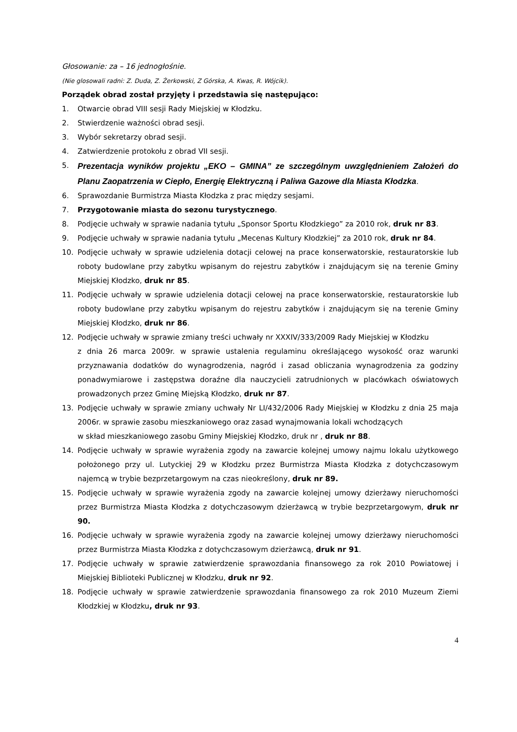Głosowanie: za – 16 jednogłośnie.
(Nie glosowali radni: Z. Duda, Z. Żerkowski, Z Górska, A. Kwas, R. Wójcik).
Porządek obrad został przyjęty i przedstawia się następująco:
1. Otwarcie obrad VIII sesji Rady Miejskiej w Kłodzku.
2. Stwierdzenie ważności obrad sesji.
3. Wybór sekretarzy obrad sesji.
4. Zatwierdzenie protokołu z obrad VII sesji.
5. Prezentacja wyników projektu „EKO – GMINA” ze szczególnym uwzględnieniem Założeń do Planu Zaopatrzenia w Ciepło, Energię Elektryczną i Paliwa Gazowe dla Miasta Kłodzka.
6. Sprawozdanie Burmistrza Miasta Kłodzka z prac między sesjami.
7. Przygotowanie miasta do sezonu turystycznego.
8. Podjęcie uchwały w sprawie nadania tytułu „Sponsor Sportu Kłodzkiego” za 2010 rok, druk nr 83.
9. Podjęcie uchwały w sprawie nadania tytułu „Mecenas Kultury Kłodzkiej” za 2010 rok, druk nr 84.
10. Podjęcie uchwały w sprawie udzielenia dotacji celowej na prace konserwatorskie, restauratorskie lub roboty budowlane przy zabytku wpisanym do rejestru zabytków i znajdującym się na terenie Gminy Miejskiej Kłodzko, druk nr 85.
11. Podjęcie uchwały w sprawie udzielenia dotacji celowej na prace konserwatorskie, restauratorskie lub roboty budowlane przy zabytku wpisanym do rejestru zabytków i znajdującym się na terenie Gminy Miejskiej Kłodzko, druk nr 86.
12. Podjęcie uchwały w sprawie zmiany treści uchwały nr XXXIV/333/2009 Rady Miejskiej w Kłodzku
z dnia 26 marca 2009r. w sprawie ustalenia regulaminu określającego wysokość oraz warunki przyznawania dodatków do wynagrodzenia, nagród i zasad obliczania wynagrodzenia za godziny ponadwymiarowe i zastępstwa doraźne dla nauczycieli zatrudnionych w placówkach oświatowych prowadzonych przez Gminę Miejską Kłodzko, druk nr 87.
13. Podjęcie uchwały w sprawie zmiany uchwały Nr LI/432/2006 Rady Miejskiej w Kłodzku z dnia 25 maja 2006r. w sprawie zasobu mieszkaniowego oraz zasad wynajmowania lokali wchodzących
w skład mieszkaniowego zasobu Gminy Miejskiej Kłodzko, druk nr , druk nr 88.
14. Podjęcie uchwały w sprawie wyrażenia zgody na zawarcie kolejnej umowy najmu lokalu użytkowego położonego przy ul. Lutyckiej 29 w Kłodzku przez Burmistrza Miasta Kłodzka z dotychczasowym najemcą w trybie bezprzetargowym na czas nieokreślony, druk nr 89.
15. Podjęcie uchwały w sprawie wyrażenia zgody na zawarcie kolejnej umowy dzierżawy nieruchomości przez Burmistrza Miasta Kłodzka z dotychczasowym dzierżawcą w trybie bezprzetargowym, druk nr 90.
16. Podjęcie uchwały w sprawie wyrażenia zgody na zawarcie kolejnej umowy dzierżawy nieruchomości przez Burmistrza Miasta Kłodzka z dotychczasowym dzierżawcą, druk nr 91.
17. Podjęcie uchwały w sprawie zatwierdzenie sprawozdania finansowego za rok 2010 Powiatowej i Miejskiej Biblioteki Publicznej w Kłodzku, druk nr 92.
18. Podjęcie uchwały w sprawie zatwierdzenie sprawozdania finansowego za rok 2010 Muzeum Ziemi Kłodzkiej w Kłodzku, druk nr 93.
4